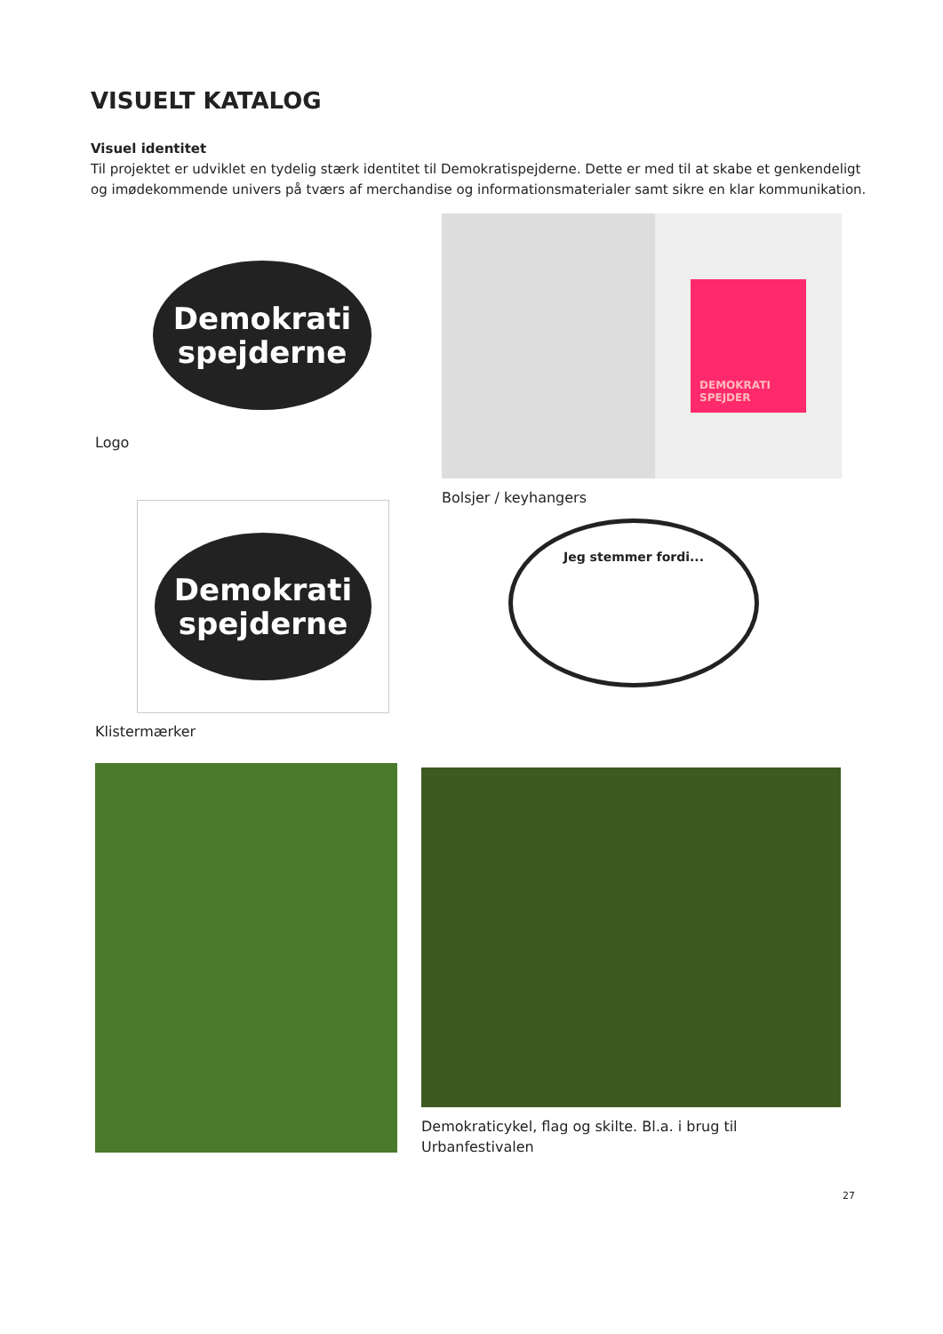VISUELT KATALOG
Visuel identitet
Til projektet er udviklet en tydelig stærk identitet til Demokratispejderne. Dette er med til at skabe et genkendeligt og imødekommende univers på tværs af merchandise og informationsmaterialer samt sikre en klar kommunikation.
Demokrati
spejderne
Logo
DEMOKRATI SPEJDER
Bolsjer / keyhangers
Demokrati
spejderne
Klistermærker
Jeg stemmer fordi...
Demokraticykel, flag og skilte. Bl.a. i brug til Urbanfestivalen
27